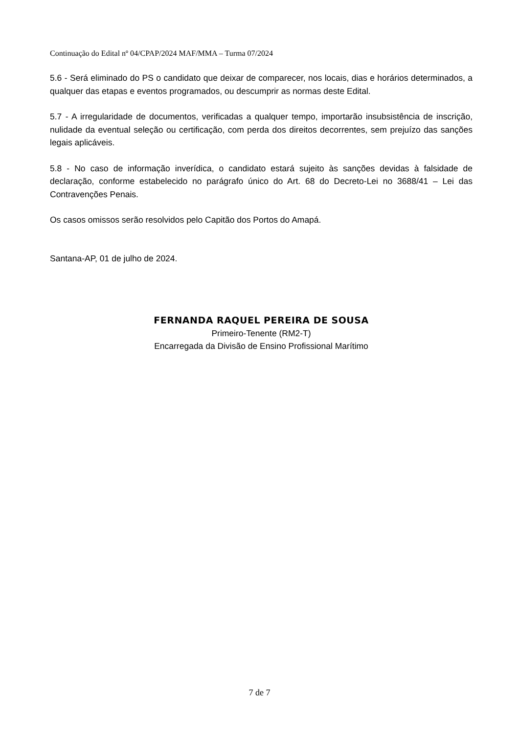Continuação do Edital nº 04/CPAP/2024 MAF/MMA – Turma 07/2024
5.6 - Será eliminado do PS o candidato que deixar de comparecer, nos locais, dias e horários determinados, a qualquer das etapas e eventos programados, ou descumprir as normas deste Edital.
5.7 - A irregularidade de documentos, verificadas a qualquer tempo, importarão insubsistência de inscrição, nulidade da eventual seleção ou certificação, com perda dos direitos decorrentes, sem prejuízo das sanções legais aplicáveis.
5.8 - No caso de informação inverídica, o candidato estará sujeito às sanções devidas à falsidade de declaração, conforme estabelecido no parágrafo único do Art. 68 do Decreto-Lei no 3688/41 – Lei das Contravenções Penais.
Os casos omissos serão resolvidos pelo Capitão dos Portos do Amapá.
Santana-AP, 01 de julho de 2024.
FERNANDA RAQUEL PEREIRA DE SOUSA
Primeiro-Tenente (RM2-T)
Encarregada da Divisão de Ensino Profissional Marítimo
7 de 7